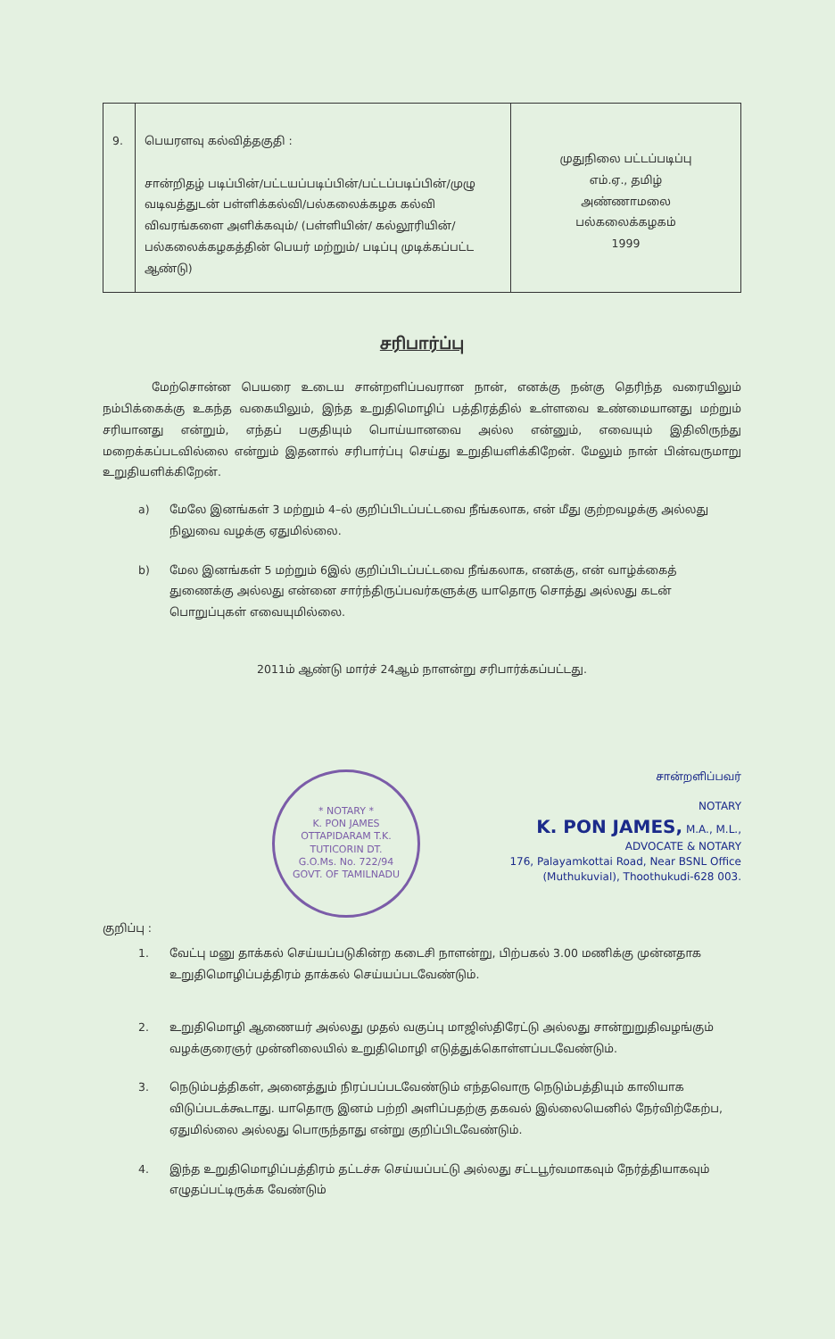| 9. | பெயரளவு கல்வித்தகுதி : சான்றிதழ் படிப்பின்/பட்டயப்படிப்பின்/பட்டப்படிப்பின்/முழு வடிவத்துடன் பள்ளிக்கல்வி/பல்கலைக்கழக கல்வி விவரங்களை அளிக்கவும்/ (பள்ளியின்/ கல்லூரியின்/ பல்கலைக்கழகத்தின் பெயர் மற்றும்/ படிப்பு முடிக்கப்பட்ட ஆண்டு) | முதுநிலை பட்டப்படிப்பு எம்.ஏ., தமிழ் அண்ணாமலை பல்கலைக்கழகம் 1999 |
சரிபார்ப்பு
மேற்சொன்ன பெயரை உடைய சான்றளிப்பவரான நான், எனக்கு நன்கு தெரிந்த வரையிலும் நம்பிக்கைக்கு உகந்த வகையிலும், இந்த உறுதிமொழிப் பத்திரத்தில் உள்ளவை உண்மையானது மற்றும் சரியானது என்றும், எந்தப் பகுதியும் பொய்யானவை அல்ல என்னும், எவையும் இதிலிருந்து மறைக்கப்படவில்லை என்றும் இதனால் சரிபார்ப்பு செய்து உறுதியளிக்கிறேன். மேலும் நான் பின்வருமாறு உறுதியளிக்கிறேன்.
a) மேலே இனங்கள் 3 மற்றும் 4–ல் குறிப்பிடப்பட்டவை நீங்கலாக, என் மீது குற்றவழக்கு அல்லது நிலுவை வழக்கு ஏதுமில்லை.
b) மேல இனங்கள் 5 மற்றும் 6இல் குறிப்பிடப்பட்டவை நீங்கலாக, எனக்கு, என் வாழ்க்கைத் துணைக்கு அல்லது என்னை சார்ந்திருப்பவர்களுக்கு யாதொரு சொத்து அல்லது கடன் பொறுப்புகள் எவையுமில்லை.
2011ம் ஆண்டு மார்ச் 24ஆம் நாளன்று சரிபார்க்கப்பட்டது.
* NOTARY *
K. PON JAMES
OTTAPIDARAM T.K.
TUTICORIN DT.
G.O.Ms. No. 722/94
GOVT. OF TAMILNADU
சான்றளிப்பவர்
NOTARY
K. PON JAMES, M.A., M.L.,
ADVOCATE & NOTARY
176, Palayamkottai Road, Near BSNL Office
(Muthukuvial), Thoothukudi-628 003.
குறிப்பு :
1. வேட்பு மனு தாக்கல் செய்யப்படுகின்ற கடைசி நாளன்று, பிற்பகல் 3.00 மணிக்கு முன்னதாக உறுதிமொழிப்பத்திரம் தாக்கல் செய்யப்படவேண்டும்.
2. உறுதிமொழி ஆணையர் அல்லது முதல் வகுப்பு மாஜிஸ்திரேட்டு அல்லது சான்றுறுதிவழங்கும் வழக்குரைஞர் முன்னிலையில் உறுதிமொழி எடுத்துக்கொள்ளப்படவேண்டும்.
3. நெடும்பத்திகள், அனைத்தும் நிரப்பப்படவேண்டும் எந்தவொரு நெடும்பத்தியும் காலியாக விடுப்படக்கூடாது. யாதொரு இனம் பற்றி அளிப்பதற்கு தகவல் இல்லையெனில் நேர்விற்கேற்ப, ஏதுமில்லை அல்லது பொருந்தாது என்று குறிப்பிடவேண்டும்.
4. இந்த உறுதிமொழிப்பத்திரம் தட்டச்சு செய்யப்பட்டு அல்லது சட்டபூர்வமாகவும் நேர்த்தியாகவும் எழுதப்பட்டிருக்க வேண்டும்